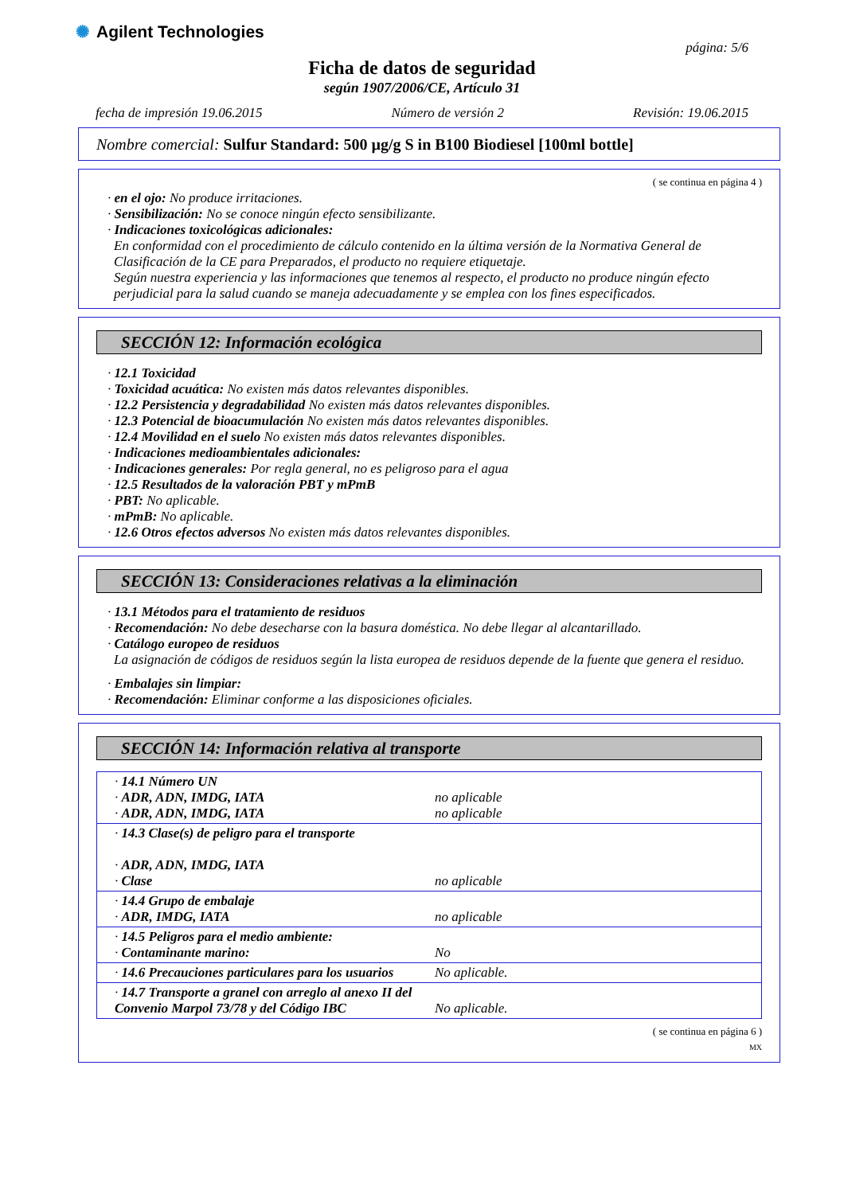✺ Agilent Technologies
página: 5/6
Ficha de datos de seguridad
según 1907/2006/CE, Artículo 31
fecha de impresión 19.06.2015 Número de versión 2 Revisión: 19.06.2015
Nombre comercial: Sulfur Standard: 500 µg/g S in B100 Biodiesel [100ml bottle]
( se continua en página 4 )
· en el ojo: No produce irritaciones.
· Sensibilización: No se conoce ningún efecto sensibilizante.
· Indicaciones toxicológicas adicionales:
En conformidad con el procedimiento de cálculo contenido en la última versión de la Normativa General de Clasificación de la CE para Preparados, el producto no requiere etiquetaje.
Según nuestra experiencia y las informaciones que tenemos al respecto, el producto no produce ningún efecto perjudicial para la salud cuando se maneja adecuadamente y se emplea con los fines especificados.
SECCIÓN 12: Información ecológica
· 12.1 Toxicidad
· Toxicidad acuática: No existen más datos relevantes disponibles.
· 12.2 Persistencia y degradabilidad No existen más datos relevantes disponibles.
· 12.3 Potencial de bioacumulación No existen más datos relevantes disponibles.
· 12.4 Movilidad en el suelo No existen más datos relevantes disponibles.
· Indicaciones medioambientales adicionales:
· Indicaciones generales: Por regla general, no es peligroso para el agua
· 12.5 Resultados de la valoración PBT y mPmB
· PBT: No aplicable.
· mPmB: No aplicable.
· 12.6 Otros efectos adversos No existen más datos relevantes disponibles.
SECCIÓN 13: Consideraciones relativas a la eliminación
· 13.1 Métodos para el tratamiento de residuos
· Recomendación: No debe desecharse con la basura doméstica. No debe llegar al alcantarillado.
· Catálogo europeo de residuos
La asignación de códigos de residuos según la lista europea de residuos depende de la fuente que genera el residuo.
· Embalajes sin limpiar:
· Recomendación: Eliminar conforme a las disposiciones oficiales.
SECCIÓN 14: Información relativa al transporte
| · 14.1 Número UN · ADR, ADN, IMDG, IATA · ADR, ADN, IMDG, IATA | no aplicable no aplicable |
| · 14.3 Clase(s) de peligro para el transporte · ADR, ADN, IMDG, IATA · Clase | no aplicable |
| · 14.4 Grupo de embalaje · ADR, IMDG, IATA | no aplicable |
| · 14.5 Peligros para el medio ambiente: · Contaminante marino: | No |
| · 14.6 Precauciones particulares para los usuarios | No aplicable. |
| · 14.7 Transporte a granel con arreglo al anexo II del Convenio Marpol 73/78 y del Código IBC | No aplicable. |
( se continua en página 6 )
MX